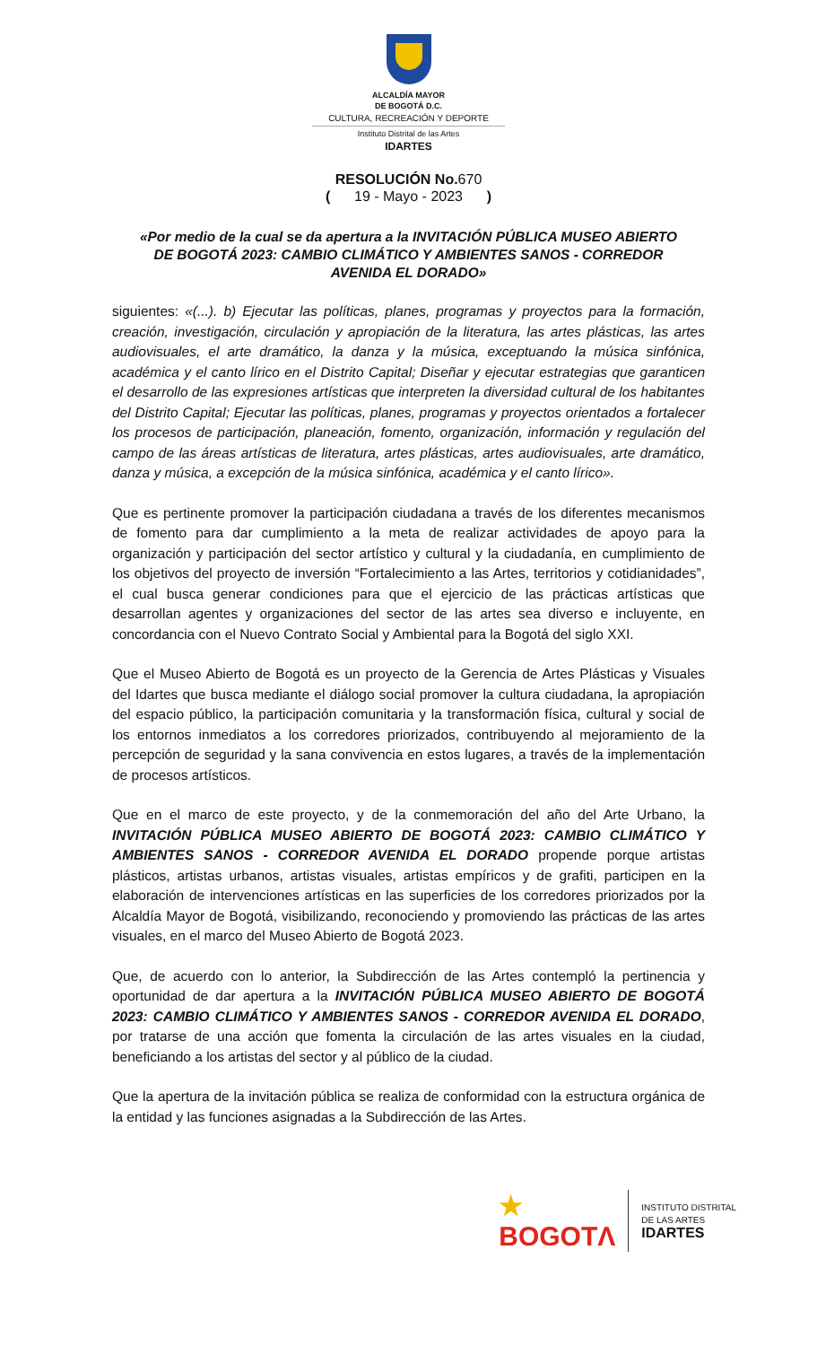ALCALDÍA MAYOR
DE BOGOTÁ D.C.
CULTURA, RECREACIÓN Y DEPORTE
Instituto Distrital de las Artes
IDARTES
RESOLUCIÓN No. 670
( 19 - Mayo - 2023 )
«Por medio de la cual se da apertura a la INVITACIÓN PÚBLICA MUSEO ABIERTO DE BOGOTÁ 2023: CAMBIO CLIMÁTICO Y AMBIENTES SANOS - CORREDOR AVENIDA EL DORADO»
siguientes: «(...). b) Ejecutar las políticas, planes, programas y proyectos para la formación, creación, investigación, circulación y apropiación de la literatura, las artes plásticas, las artes audiovisuales, el arte dramático, la danza y la música, exceptuando la música sinfónica, académica y el canto lírico en el Distrito Capital; Diseñar y ejecutar estrategias que garanticen el desarrollo de las expresiones artísticas que interpreten la diversidad cultural de los habitantes del Distrito Capital; Ejecutar las políticas, planes, programas y proyectos orientados a fortalecer los procesos de participación, planeación, fomento, organización, información y regulación del campo de las áreas artísticas de literatura, artes plásticas, artes audiovisuales, arte dramático, danza y música, a excepción de la música sinfónica, académica y el canto lírico».
Que es pertinente promover la participación ciudadana a través de los diferentes mecanismos de fomento para dar cumplimiento a la meta de realizar actividades de apoyo para la organización y participación del sector artístico y cultural y la ciudadanía, en cumplimiento de los objetivos del proyecto de inversión “Fortalecimiento a las Artes, territorios y cotidianidades”, el cual busca generar condiciones para que el ejercicio de las prácticas artísticas que desarrollan agentes y organizaciones del sector de las artes sea diverso e incluyente, en concordancia con el Nuevo Contrato Social y Ambiental para la Bogotá del siglo XXI.
Que el Museo Abierto de Bogotá es un proyecto de la Gerencia de Artes Plásticas y Visuales del Idartes que busca mediante el diálogo social promover la cultura ciudadana, la apropiación del espacio público, la participación comunitaria y la transformación física, cultural y social de los entornos inmediatos a los corredores priorizados, contribuyendo al mejoramiento de la percepción de seguridad y la sana convivencia en estos lugares, a través de la implementación de procesos artísticos.
Que en el marco de este proyecto, y de la conmemoración del año del Arte Urbano, la INVITACIÓN PÚBLICA MUSEO ABIERTO DE BOGOTÁ 2023: CAMBIO CLIMÁTICO Y AMBIENTES SANOS - CORREDOR AVENIDA EL DORADO propende porque artistas plásticos, artistas urbanos, artistas visuales, artistas empíricos y de grafiti, participen en la elaboración de intervenciones artísticas en las superficies de los corredores priorizados por la Alcaldía Mayor de Bogotá, visibilizando, reconociendo y promoviendo las prácticas de las artes visuales, en el marco del Museo Abierto de Bogotá 2023.
Que, de acuerdo con lo anterior, la Subdirección de las Artes contempló la pertinencia y oportunidad de dar apertura a la INVITACIÓN PÚBLICA MUSEO ABIERTO DE BOGOTÁ 2023: CAMBIO CLIMÁTICO Y AMBIENTES SANOS - CORREDOR AVENIDA EL DORADO, por tratarse de una acción que fomenta la circulación de las artes visuales en la ciudad, beneficiando a los artistas del sector y al público de la ciudad.
Que la apertura de la invitación pública se realiza de conformidad con la estructura orgánica de la entidad y las funciones asignadas a la Subdirección de las Artes.
★
BOGOTΛ
INSTITUTO DISTRITAL
DE LAS ARTES
IDARTES